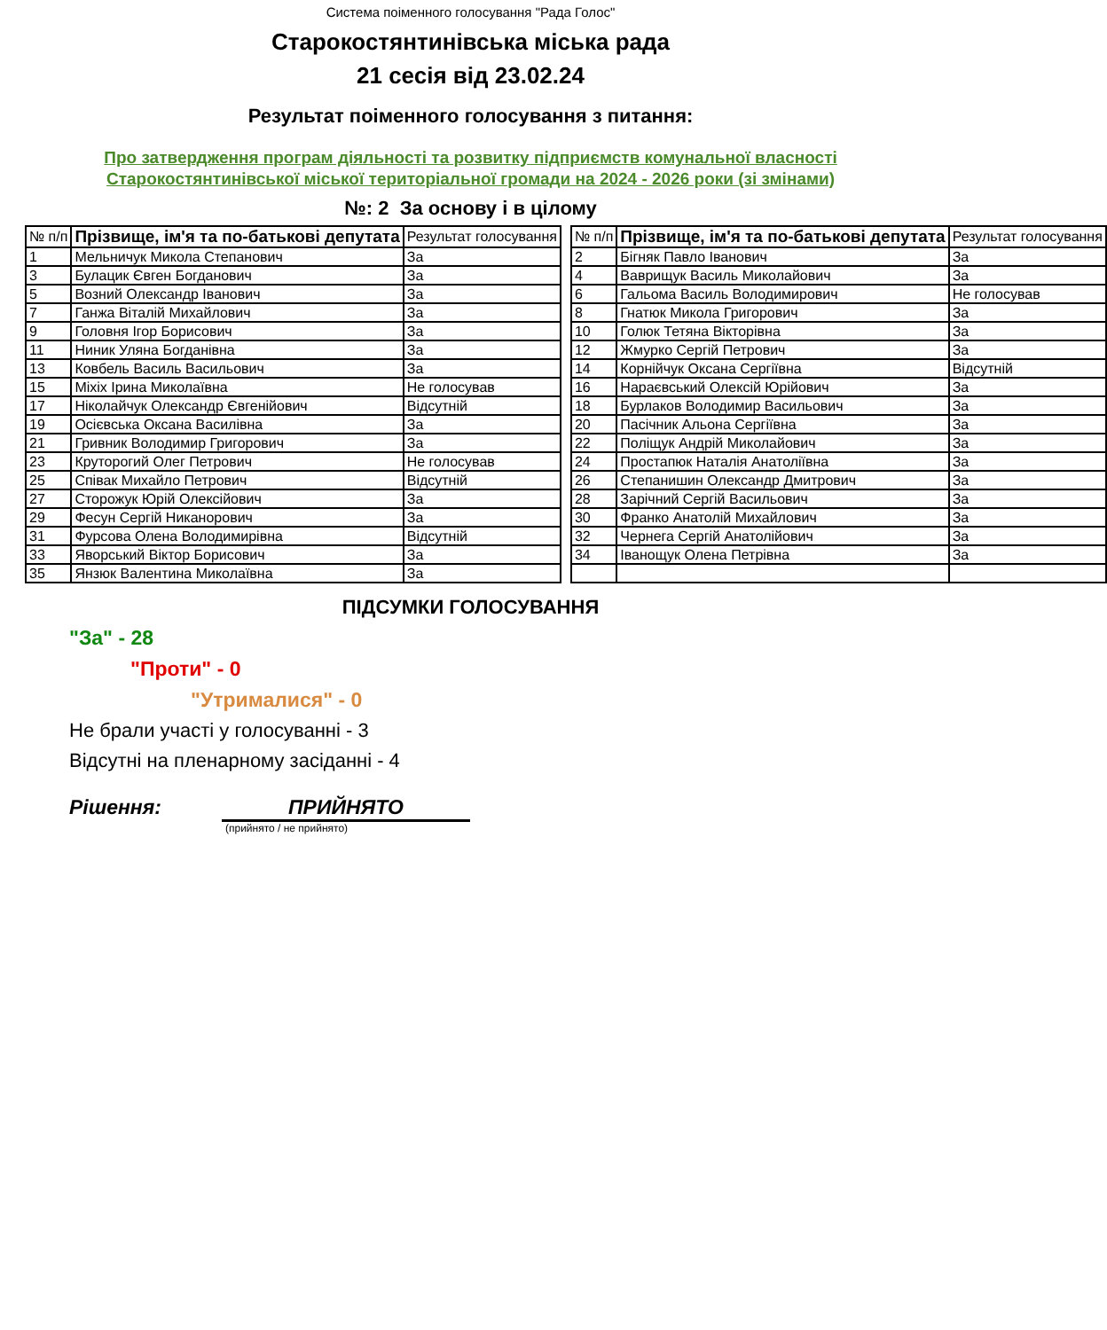Система поіменного голосування "Рада Голос"
Старокостянтинівська міська рада
21 сесія від 23.02.24
Результат поіменного голосування з питання:
Про затвердження програм діяльності та розвитку підприємств комунальної власності Старокостянтинівської міської територіальної громади на 2024 - 2026 роки (зі змінами)
№: 2 За основу і в цілому
| № п/п | Прізвище, ім'я та по-батькові депутата | Результат голосування |
| --- | --- | --- |
| 1 | Мельничук Микола Степанович | За |
| 3 | Булацик Євген Богданович | За |
| 5 | Возний Олександр Іванович | За |
| 7 | Ганжа Віталій Михайлович | За |
| 9 | Головня Ігор Борисович | За |
| 11 | Ниник Уляна Богданівна | За |
| 13 | Ковбель Василь Васильович | За |
| 15 | Міхіх Ірина Миколаївна | Не голосував |
| 17 | Ніколайчук Олександр Євгенійович | Відсутній |
| 19 | Осієвська Оксана Василівна | За |
| 21 | Гривник Володимир Григорович | За |
| 23 | Круторогий Олег Петрович | Не голосував |
| 25 | Співак Михайло Петрович | Відсутній |
| 27 | Сторожук Юрій Олексійович | За |
| 29 | Фесун Сергій Никанорович | За |
| 31 | Фурсова Олена Володимирівна | Відсутній |
| 33 | Яворський Віктор Борисович | За |
| 35 | Янзюк Валентина Миколаївна | За |
| № п/п | Прізвище, ім'я та по-батькові депутата | Результат голосування |
| --- | --- | --- |
| 2 | Бігняк Павло Іванович | За |
| 4 | Ваврищук Василь Миколайович | За |
| 6 | Гальома Василь Володимирович | Не голосував |
| 8 | Гнатюк Микола Григорович | За |
| 10 | Голюк Тетяна Вікторівна | За |
| 12 | Жмурко Сергій Петрович | За |
| 14 | Корнійчук Оксана Сергіївна | Відсутній |
| 16 | Нараєвський Олексій Юрійович | За |
| 18 | Бурлаков Володимир Васильович | За |
| 20 | Пасічник Альона Сергіївна | За |
| 22 | Поліщук Андрій Миколайович | За |
| 24 | Простапюк Наталія Анатоліївна | За |
| 26 | Степанишин Олександр Дмитрович | За |
| 28 | Зарічний Сергій Васильович | За |
| 30 | Франко Анатолій Михайлович | За |
| 32 | Чернега Сергій Анатолійович | За |
| 34 | Іванощук Олена Петрівна | За |
ПІДСУМКИ ГОЛОСУВАННЯ
"За" - 28
"Проти" - 0
"Утрималися" - 0
Не брали участі у голосуванні - 3
Відсутні на пленарному засіданні - 4
Рішення: ПРИЙНЯТО
(прийнято / не прийнято)